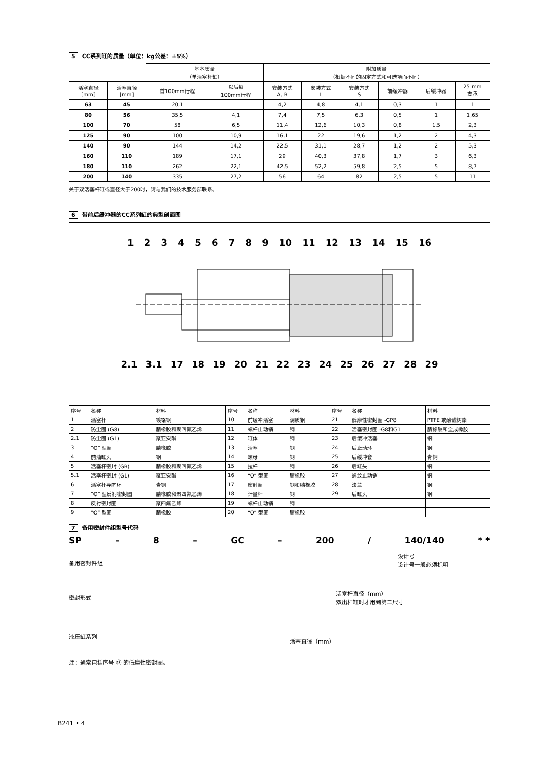5 CC系列缸的质量（单位：kg公差：±5%）
| | | 基本质量 （单活塞杆缸） | | 附加质量 （根据不同的固定方式和可选项而不同） | | | | | |
| 活塞直径 [mm] | 活塞直径 [mm] | 首100mm行程 | 以后每 100mm行程 | 安装方式 A, B | 安装方式 L | 安装方式 S | 前缓冲器 | 后缓冲器 | 25 mm 支承 |
| 63 | 45 | 20,1 | | 4,2 | 4,8 | 4,1 | 0,3 | 1 | 1 |
| 80 | 56 | 35,5 | 4,1 | 7,4 | 7,5 | 6,3 | 0,5 | 1 | 1,65 |
| 100 | 70 | 58 | 6,5 | 11,4 | 12,6 | 10,3 | 0,8 | 1,5 | 2,3 |
| 125 | 90 | 100 | 10,9 | 16,1 | 22 | 19,6 | 1,2 | 2 | 4,3 |
| 140 | 90 | 144 | 14,2 | 22,5 | 31,1 | 28,7 | 1,2 | 2 | 5,3 |
| 160 | 110 | 189 | 17,1 | 29 | 40,3 | 37,8 | 1,7 | 3 | 6,3 |
| 180 | 110 | 262 | 22,1 | 42,5 | 52,2 | 59,8 | 2,5 | 5 | 8,7 |
| 200 | 140 | 335 | 27,2 | 56 | 64 | 82 | 2,5 | 5 | 11 |
关于双活塞杆缸或直径大于200时，请与我们的技术服务部联系。
6 带前后缓冲器的CC系列缸的典型剖面图
1 2 3 4 5 6 7 8 9 10 11 12 13 14 15 16
2.1 3.1 17 18 19 20 21 22 23 24 25 26 27 28 29
| 序号 | 名称 | 材料 | 序号 | 名称 | 材料 | 序号 | 名称 | 材料 |
| 1 | 活塞杆 | 镀铬钢 | 10 | 前缓冲活塞 | 调质钢 | 21 | 低摩性密封圈 -GP8 | PTFE 或酚醛树酯 |
| 2 | 防尘圈 (G8) | 腈橡胶和聚四氟乙烯 | 11 | 螺杆止动销 | 钢 | 22 | 活塞密封圈 -G8和G1 | 腈橡胶和全成橡胶 |
| 2.1 | 防尘圈 (G1) | 聚亚安酯 | 12 | 缸体 | 钢 | 23 | 后缓冲活塞 | 钢 |
| 3 | “O” 型圈 | 腈橡胶 | 13 | 活塞 | 钢 | 24 | 后止动环 | 钢 |
| 4 | 前油缸头 | 钢 | 14 | 螺母 | 钢 | 25 | 后缓冲套 | 青铜 |
| 5 | 活塞杆密封 (GB) | 腈橡胶和聚四氟乙烯 | 15 | 拉杆 | 钢 | 26 | 后缸头 | 钢 |
| 5.1 | 活塞杆密封 (G1) | 聚亚安酯 | 16 | “O” 型圈 | 腈橡胶 | 27 | 螺纹止动销 | 钢 |
| 6 | 活塞杆导向环 | 青铜 | 17 | 密封圈 | 钢和腈橡胶 | 28 | 法兰 | 钢 |
| 7 | “O” 型反衬密封圈 | 腈橡胶和聚四氟乙烯 | 18 | 计量杆 | 钢 | 29 | 后缸头 | 钢 |
| 8 | 反衬密封圈 | 聚四氟乙烯 | 19 | 螺杆止动销 | 钢 | | | |
| 9 | “O” 型圈 | 腈橡胶 | 20 | “O” 型圈 | 腈橡胶 | | | |
7 备用密封件组型号代码
SP – 8 – GC – 200 / 140/140 * *
备用密封件组
密封形式
液压缸系列
设计号
设计号一般必须标明
活塞杆直径（mm）
双出杆缸时才用到第二尺寸
活塞直径（mm）
注：通常包括序号 ⑬ 的低摩性密封圈。
B241 • 4